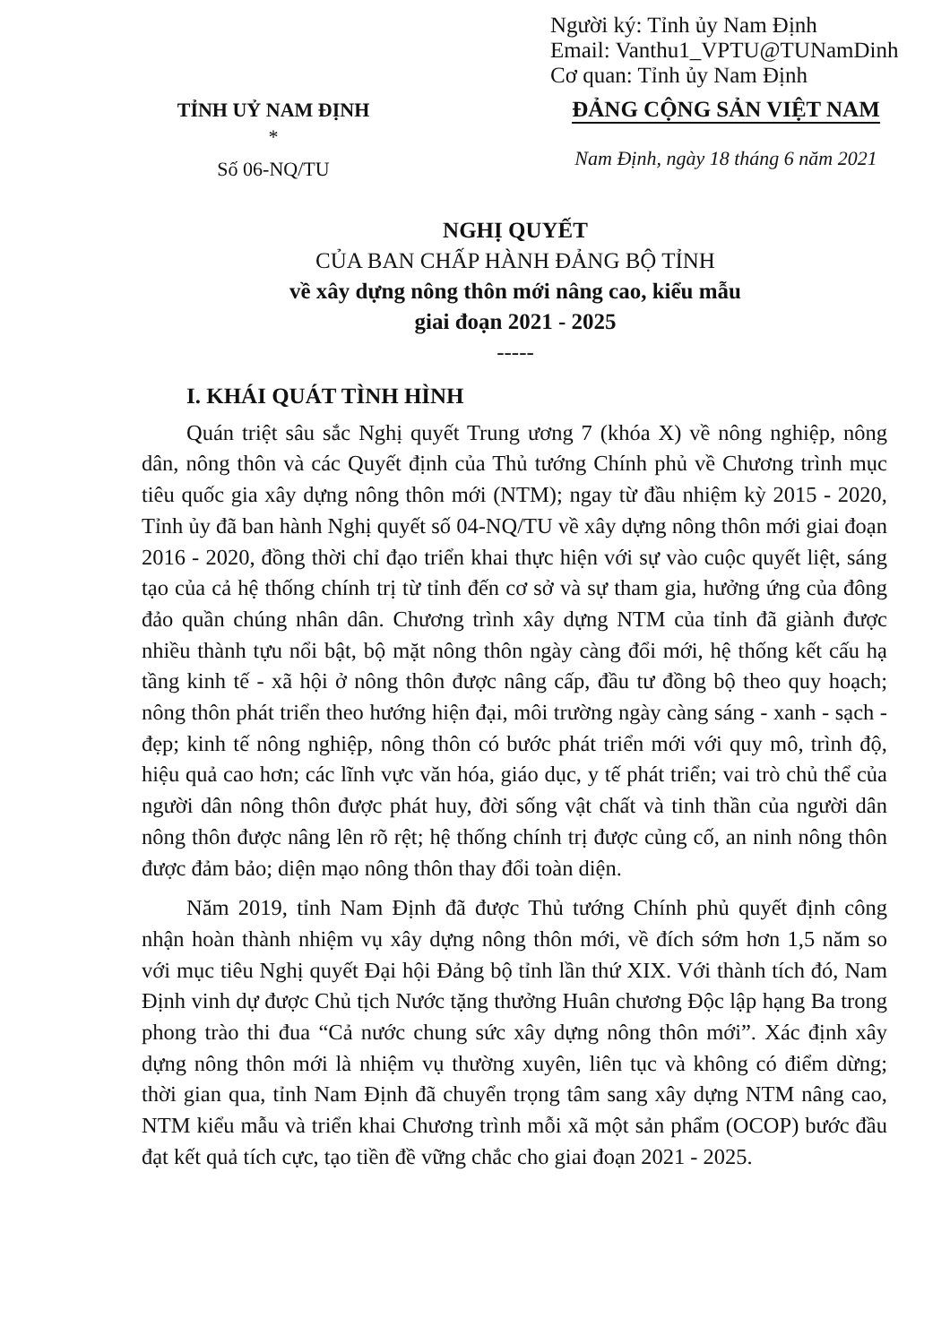Người ký: Tỉnh ủy Nam Định
Email: Vanthu1_VPTU@TUNamDinh
Cơ quan: Tỉnh ủy Nam Định
TỈNH UỶ NAM ĐỊNH
*
Số 06-NQ/TU
ĐẢNG CỘNG SẢN VIỆT NAM
Nam Định, ngày 18 tháng 6 năm 2021
NGHỊ QUYẾT
CỦA BAN CHẤP HÀNH ĐẢNG BỘ TỈNH
về xây dựng nông thôn mới nâng cao, kiểu mẫu
giai đoạn 2021 - 2025
-----
I. KHÁI QUÁT TÌNH HÌNH
Quán triệt sâu sắc Nghị quyết Trung ương 7 (khóa X) về nông nghiệp, nông dân, nông thôn và các Quyết định của Thủ tướng Chính phủ về Chương trình mục tiêu quốc gia xây dựng nông thôn mới (NTM); ngay từ đầu nhiệm kỳ 2015 - 2020, Tỉnh ủy đã ban hành Nghị quyết số 04-NQ/TU về xây dựng nông thôn mới giai đoạn 2016 - 2020, đồng thời chỉ đạo triển khai thực hiện với sự vào cuộc quyết liệt, sáng tạo của cả hệ thống chính trị từ tỉnh đến cơ sở và sự tham gia, hưởng ứng của đông đảo quần chúng nhân dân. Chương trình xây dựng NTM của tỉnh đã giành được nhiều thành tựu nổi bật, bộ mặt nông thôn ngày càng đổi mới, hệ thống kết cấu hạ tầng kinh tế - xã hội ở nông thôn được nâng cấp, đầu tư đồng bộ theo quy hoạch; nông thôn phát triển theo hướng hiện đại, môi trường ngày càng sáng - xanh - sạch - đẹp; kinh tế nông nghiệp, nông thôn có bước phát triển mới với quy mô, trình độ, hiệu quả cao hơn; các lĩnh vực văn hóa, giáo dục, y tế phát triển; vai trò chủ thể của người dân nông thôn được phát huy, đời sống vật chất và tinh thần của người dân nông thôn được nâng lên rõ rệt; hệ thống chính trị được củng cố, an ninh nông thôn được đảm bảo; diện mạo nông thôn thay đổi toàn diện.
Năm 2019, tỉnh Nam Định đã được Thủ tướng Chính phủ quyết định công nhận hoàn thành nhiệm vụ xây dựng nông thôn mới, về đích sớm hơn 1,5 năm so với mục tiêu Nghị quyết Đại hội Đảng bộ tỉnh lần thứ XIX. Với thành tích đó, Nam Định vinh dự được Chủ tịch Nước tặng thưởng Huân chương Độc lập hạng Ba trong phong trào thi đua “Cả nước chung sức xây dựng nông thôn mới”. Xác định xây dựng nông thôn mới là nhiệm vụ thường xuyên, liên tục và không có điểm dừng; thời gian qua, tỉnh Nam Định đã chuyển trọng tâm sang xây dựng NTM nâng cao, NTM kiểu mẫu và triển khai Chương trình mỗi xã một sản phẩm (OCOP) bước đầu đạt kết quả tích cực, tạo tiền đề vững chắc cho giai đoạn 2021 - 2025.